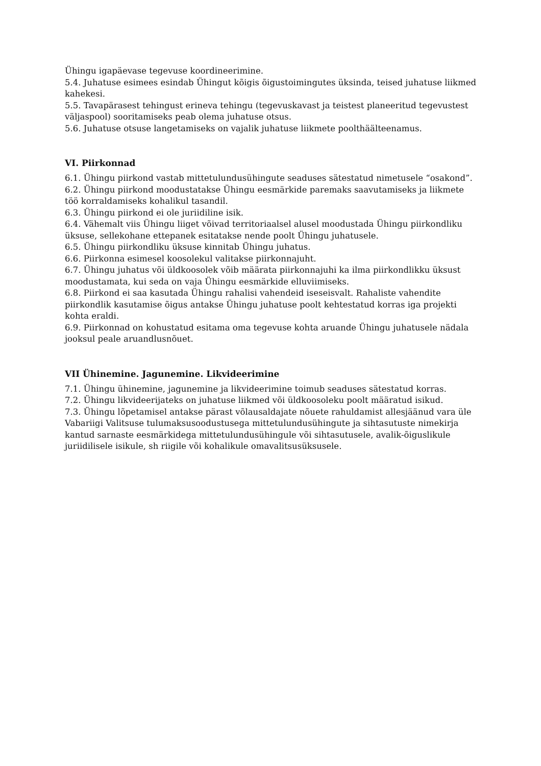Ühingu igapäevase tegevuse koordineerimine.
5.4. Juhatuse esimees esindab Ühingut kõigis õigustoimingutes üksinda, teised juhatuse liikmed kahekesi.
5.5. Tavapärasest tehingust erineva tehingu (tegevuskavast ja teistest planeeritud tegevustest väljaspool) sooritamiseks peab olema juhatuse otsus.
5.6. Juhatuse otsuse langetamiseks on vajalik juhatuse liikmete poolthäälteenamus.
VI. Piirkonnad
6.1. Ühingu piirkond vastab mittetulundusühingute seaduses sätestatud nimetusele “osakond”.
6.2. Ühingu piirkond moodustatakse Ühingu eesmärkide paremaks saavutamiseks ja liikmete töö korraldamiseks kohalikul tasandil.
6.3. Ühingu piirkond ei ole juriidiline isik.
6.4. Vähemalt viis Ühingu liiget võivad territoriaalsel alusel moodustada Ühingu piirkondliku üksuse, sellekohane ettepanek esitatakse nende poolt Ühingu juhatusele.
6.5. Ühingu piirkondliku üksuse kinnitab Ühingu juhatus.
6.6. Piirkonna esimesel koosolekul valitakse piirkonnajuht.
6.7. Ühingu juhatus või üldkoosolek võib määrata piirkonnajuhi ka ilma piirkondlikku üksust moodustamata, kui seda on vaja Ühingu eesmärkide elluviimiseks.
6.8. Piirkond ei saa kasutada Ühingu rahalisi vahendeid iseseisvalt. Rahaliste vahendite piirkondlik kasutamise õigus antakse Ühingu juhatuse poolt kehtestatud korras iga projekti kohta eraldi.
6.9. Piirkonnad on kohustatud esitama oma tegevuse kohta aruande Ühingu juhatusele nädala jooksul peale aruandlusnõuet.
VII Ühinemine. Jagunemine. Likvideerimine
7.1. Ühingu ühinemine, jagunemine ja likvideerimine toimub seaduses sätestatud korras.
7.2. Ühingu likvideerijateks on juhatuse liikmed või üldkoosoleku poolt määratud isikud.
7.3. Ühingu lõpetamisel antakse pärast võlausaldajate nõuete rahuldamist allesjäänud vara üle Vabariigi Valitsuse tulumaksusoodustusega mittetulundusühingute ja sihtasutuste nimekirja kantud sarnaste eesmärkidega mittetulundusühingule või sihtasutusele, avalik-õiguslikule juriidilisele isikule, sh riigile või kohalikule omavalitsusüksusele.